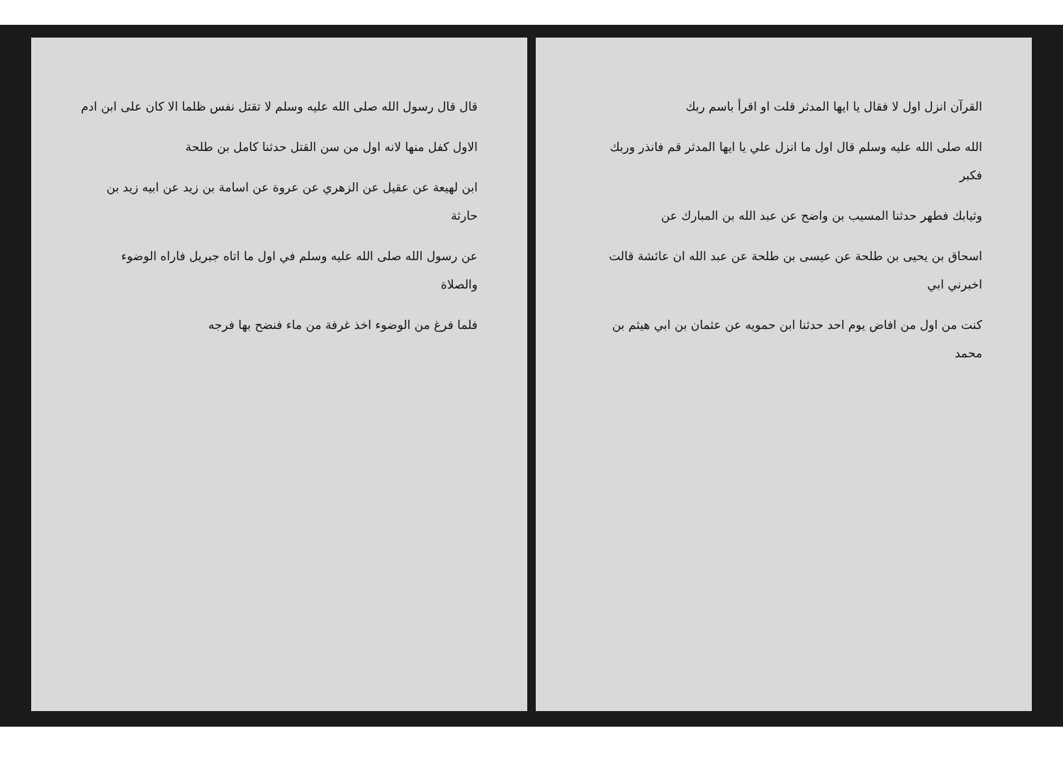قال قال رسول الله صلى الله عليه وسلم لا تقتل نفس ظلما الا كان على ابن ادم
الاول كفل منها لانه اول من سن القتل حدثنا كامل بن طلحة
ابن لهيعة عن عقيل عن الزهري عن عروة عن اسامة بن زيد عن ابيه زيد بن حارثة
عن رسول الله صلى الله عليه وسلم في اول ما اتاه جبريل فاراه الوضوء والصلاة
فلما فرغ من الوضوء اخذ غرفة من ماء فنضح بها فرجه
القرآن انزل اول لا فقال يا ايها المدثر قلت او اقرأ باسم ربك
الله صلى الله عليه وسلم قال اول ما انزل علي يا ايها المدثر قم فانذر وربك فكبر
وثيابك فطهر حدثنا المسيب بن واضح عن عبد الله بن المبارك عن
اسحاق بن يحيى بن طلحة عن عيسى بن طلحة عن عبد الله ان عائشة قالت اخبرني ابي
كنت من اول من افاض يوم احد حدثنا ابن حمويه عن عثمان بن ابي هيثم بن محمد